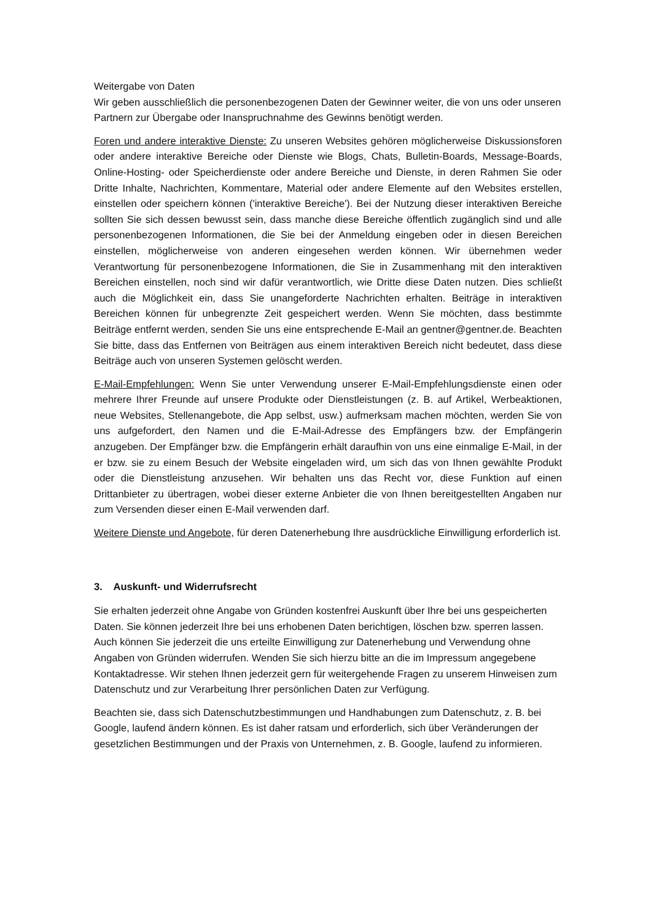Weitergabe von Daten
Wir geben ausschließlich die personenbezogenen Daten der Gewinner weiter, die von uns oder unseren Partnern zur Übergabe oder Inanspruchnahme des Gewinns benötigt werden.
Foren und andere interaktive Dienste: Zu unseren Websites gehören möglicherweise Diskussionsforen oder andere interaktive Bereiche oder Dienste wie Blogs, Chats, Bulletin-Boards, Message-Boards, Online-Hosting- oder Speicherdienste oder andere Bereiche und Dienste, in deren Rahmen Sie oder Dritte Inhalte, Nachrichten, Kommentare, Material oder andere Elemente auf den Websites erstellen, einstellen oder speichern können ('interaktive Bereiche'). Bei der Nutzung dieser interaktiven Bereiche sollten Sie sich dessen bewusst sein, dass manche diese Bereiche öffentlich zugänglich sind und alle personenbezogenen Informationen, die Sie bei der Anmeldung eingeben oder in diesen Bereichen einstellen, möglicherweise von anderen eingesehen werden können. Wir übernehmen weder Verantwortung für personenbezogene Informationen, die Sie in Zusammenhang mit den interaktiven Bereichen einstellen, noch sind wir dafür verantwortlich, wie Dritte diese Daten nutzen. Dies schließt auch die Möglichkeit ein, dass Sie unangeforderte Nachrichten erhalten. Beiträge in interaktiven Bereichen können für unbegrenzte Zeit gespeichert werden. Wenn Sie möchten, dass bestimmte Beiträge entfernt werden, senden Sie uns eine entsprechende E-Mail an gentner@gentner.de. Beachten Sie bitte, dass das Entfernen von Beiträgen aus einem interaktiven Bereich nicht bedeutet, dass diese Beiträge auch von unseren Systemen gelöscht werden.
E-Mail-Empfehlungen: Wenn Sie unter Verwendung unserer E-Mail-Empfehlungsdienste einen oder mehrere Ihrer Freunde auf unsere Produkte oder Dienstleistungen (z. B. auf Artikel, Werbeaktionen, neue Websites, Stellenangebote, die App selbst, usw.) aufmerksam machen möchten, werden Sie von uns aufgefordert, den Namen und die E-Mail-Adresse des Empfängers bzw. der Empfängerin anzugeben. Der Empfänger bzw. die Empfängerin erhält daraufhin von uns eine einmalige E-Mail, in der er bzw. sie zu einem Besuch der Website eingeladen wird, um sich das von Ihnen gewählte Produkt oder die Dienstleistung anzusehen. Wir behalten uns das Recht vor, diese Funktion auf einen Drittanbieter zu übertragen, wobei dieser externe Anbieter die von Ihnen bereitgestellten Angaben nur zum Versenden dieser einen E-Mail verwenden darf.
Weitere Dienste und Angebote, für deren Datenerhebung Ihre ausdrückliche Einwilligung erforderlich ist.
3. Auskunft- und Widerrufsrecht
Sie erhalten jederzeit ohne Angabe von Gründen kostenfrei Auskunft über Ihre bei uns gespeicherten Daten. Sie können jederzeit Ihre bei uns erhobenen Daten berichtigen, löschen bzw. sperren lassen. Auch können Sie jederzeit die uns erteilte Einwilligung zur Datenerhebung und Verwendung ohne Angaben von Gründen widerrufen. Wenden Sie sich hierzu bitte an die im Impressum angegebene Kontaktadresse. Wir stehen Ihnen jederzeit gern für weitergehende Fragen zu unserem Hinweisen zum Datenschutz und zur Verarbeitung Ihrer persönlichen Daten zur Verfügung.
Beachten sie, dass sich Datenschutzbestimmungen und Handhabungen zum Datenschutz, z. B. bei Google, laufend ändern können. Es ist daher ratsam und erforderlich, sich über Veränderungen der gesetzlichen Bestimmungen und der Praxis von Unternehmen, z. B. Google, laufend zu informieren.